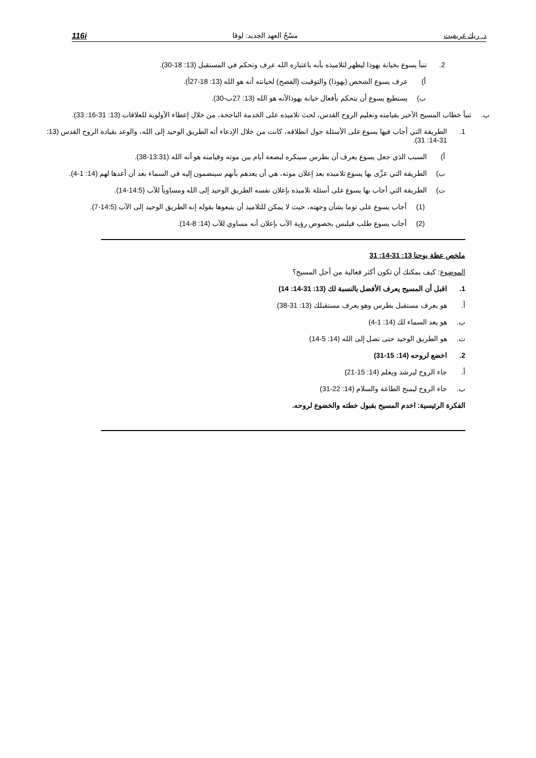د. ريك غريفيث مسْحُ العهد الجديد: لوقا 116i
2. تنبأ يسوع بخيانة يهوذا ليظهر لتلاميذه بأنه باعتباره الله عرف وتحكم في المستقبل (13: 18-30).
أ) عرف يسوع الشخص (يهوذا) والتوقيت (الفصح) لخيانته أنه هو الله (13: 18-27أ).
ب) يستطيع يسوع أن يتحكم بأفعال خيانة يهوذالأنه هو الله (13: 27ب-30).
ب. تنبأ خطاب المسيح الأخير بقيامته وتعليم الروح القدس، لحث تلاميذه على الخدمة الناجحة، من خلال إعطاء الأولوية للعلاقات (13: 31-16: 33).
1. الطريقة التي أجاب فيها يسوع على الأسئلة حول انطلاقه، كانت من خلال الإدعاء أنه الطريق الوحيد إلى الله، والوعد بقيادة الروح القدس (13: 31-14: 31).
أ) السبب الذي جعل يسوع يعرف أن بطرس سينكره لبضعة أيام بين موته وقيامته هو أنه الله (13:31-38).
ب) الطريقة التي عزَّى بها يسوع تلاميذه بعد إعلان موته، هي أن يعدهم بأنهم سينضمون إليه في السماء بعد أن أعدها لهم (14: 1-4).
ت) الطريقة التي أجاب بها يسوع على أسئلة تلاميذه بإعلان نفسه الطريق الوحيد إلى الله ومساوياً للآب (14:5-14).
(1) أجاب يسوع على توما بشأن وجهته، حيث لا يمكن للتلاميذ أن يتبعوها بقوله إنه الطريق الوحيد إلى الآب (14:5-7).
(2) أجاب يسوع طلب فيلبس بخصوص رؤية الآب بإعلان أنه مساوي للآب (14: 8-14).
ملخص عظة يوحنا 13: 31-14: 31
الموضوع: كيف يمكنك أن تكون أكثر فعالية من أجل المسيح؟
1. اقبل أن المسيح يعرف الأفضل بالنسبة لك (13: 31-14: 14)
أ. هو يعرف مستقبل بطرس وهو يعرف مستقبلك (13: 31-38)
ب. هو يعد السماء لك (14: 1-4)
ت. هو الطريق الوحيد حتى تصل إلى الله (14: 5-14)
2. اخضع لروحه (14: 15-31)
أ. جاء الروح ليرشد ويعلم (14: 15-21)
ب. جاء الروح ليمنح الطاعة والسلام (14: 22-31)
الفكرة الرئيسية: اخدم المسيح بقبول خطته والخضوع لروحه.